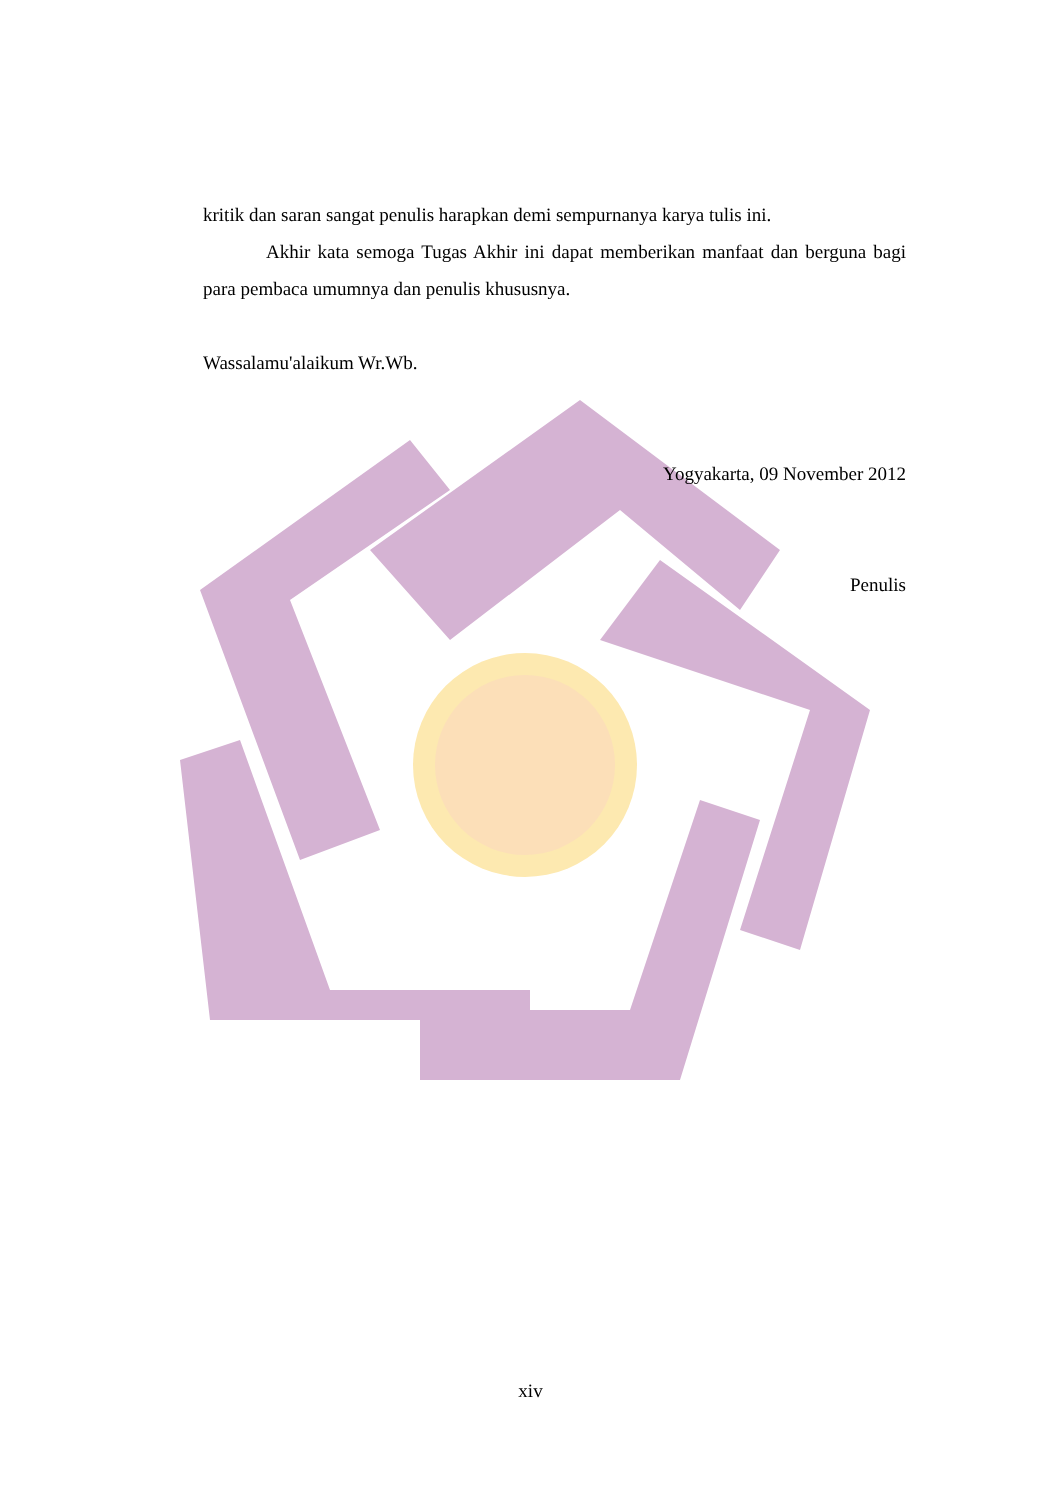kritik dan saran sangat penulis harapkan demi sempurnanya karya tulis ini.
Akhir kata semoga Tugas Akhir ini dapat memberikan manfaat dan berguna bagi para pembaca umumnya dan penulis khususnya.
Wassalamu'alaikum Wr.Wb.
Yogyakarta, 09 November 2012
Penulis
xiv